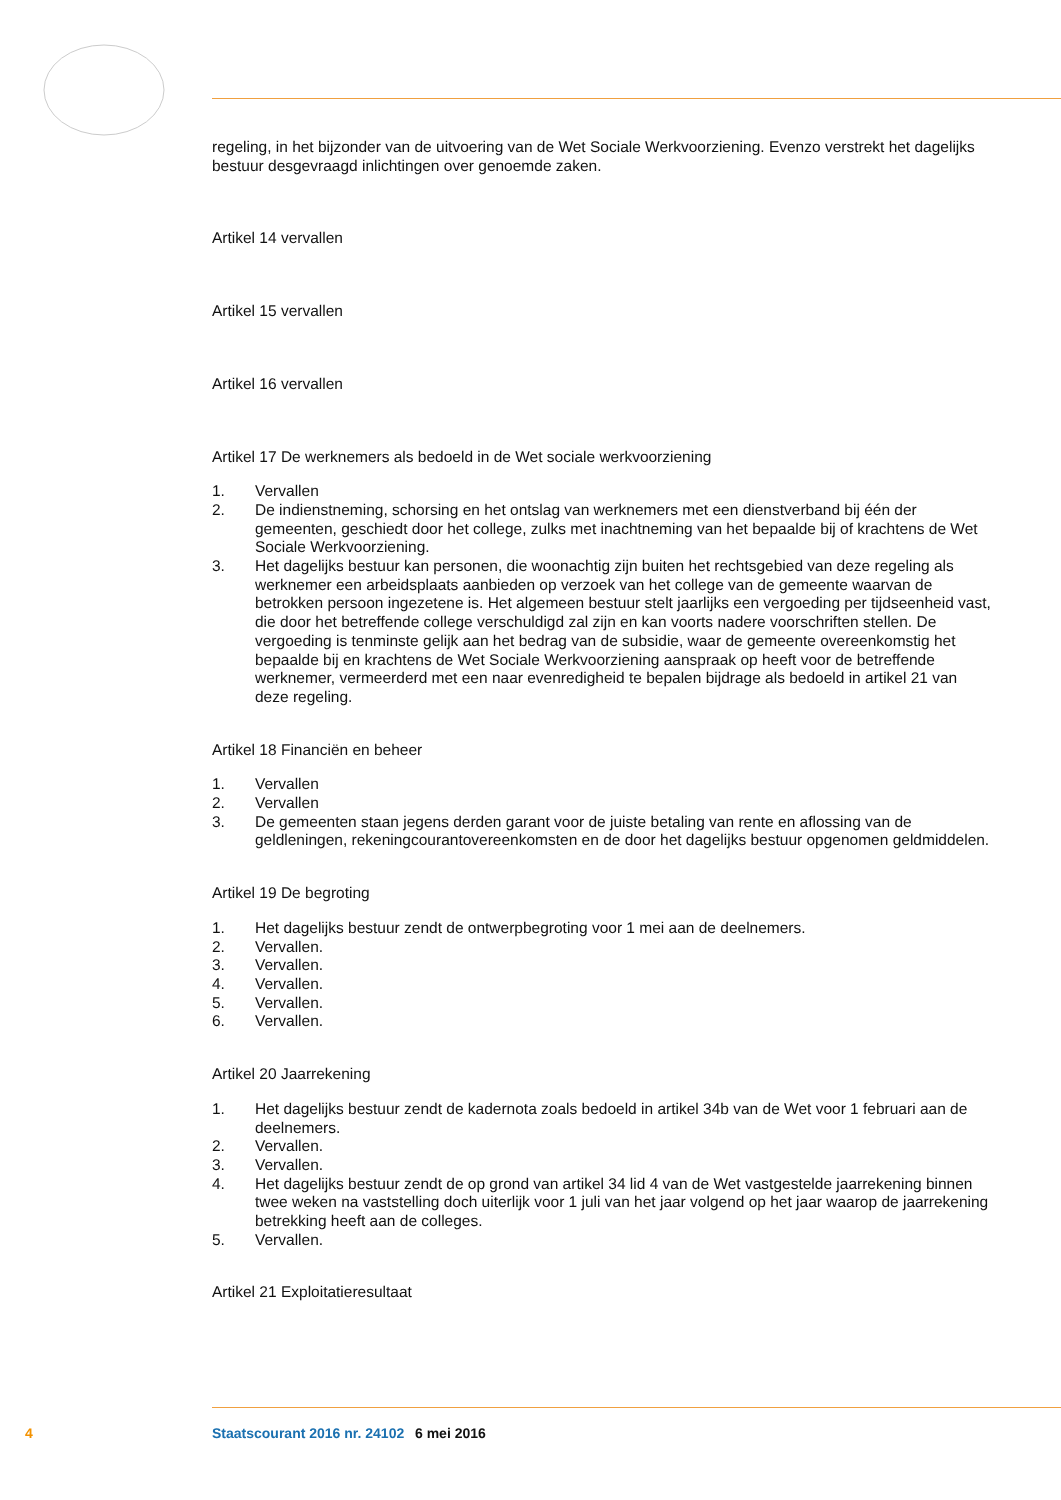regeling, in het bijzonder van de uitvoering van de Wet Sociale Werkvoorziening. Evenzo verstrekt het dagelijks bestuur desgevraagd inlichtingen over genoemde zaken.
Artikel 14 vervallen
Artikel 15 vervallen
Artikel 16 vervallen
Artikel 17 De werknemers als bedoeld in de Wet sociale werkvoorziening
1. Vervallen
2. De indienstneming, schorsing en het ontslag van werknemers met een dienstverband bij één der gemeenten, geschiedt door het college, zulks met inachtneming van het bepaalde bij of krachtens de Wet Sociale Werkvoorziening.
3. Het dagelijks bestuur kan personen, die woonachtig zijn buiten het rechtsgebied van deze regeling als werknemer een arbeidsplaats aanbieden op verzoek van het college van de gemeente waarvan de betrokken persoon ingezetene is. Het algemeen bestuur stelt jaarlijks een vergoeding per tijdseenheid vast, die door het betreffende college verschuldigd zal zijn en kan voorts nadere voorschriften stellen. De vergoeding is tenminste gelijk aan het bedrag van de subsidie, waar de gemeente overeenkomstig het bepaalde bij en krachtens de Wet Sociale Werkvoorziening aanspraak op heeft voor de betreffende werknemer, vermeerderd met een naar evenredigheid te bepalen bijdrage als bedoeld in artikel 21 van deze regeling.
Artikel 18 Financiën en beheer
1. Vervallen
2. Vervallen
3. De gemeenten staan jegens derden garant voor de juiste betaling van rente en aflossing van de geldleningen, rekeningcourantovereenkomsten en de door het dagelijks bestuur opgenomen geldmiddelen.
Artikel 19 De begroting
1. Het dagelijks bestuur zendt de ontwerpbegroting voor 1 mei aan de deelnemers.
2. Vervallen.
3. Vervallen.
4. Vervallen.
5. Vervallen.
6. Vervallen.
Artikel 20 Jaarrekening
1. Het dagelijks bestuur zendt de kadernota zoals bedoeld in artikel 34b van de Wet voor 1 februari aan de deelnemers.
2. Vervallen.
3. Vervallen.
4. Het dagelijks bestuur zendt de op grond van artikel 34 lid 4 van de Wet vastgestelde jaarrekening binnen twee weken na vaststelling doch uiterlijk voor 1 juli van het jaar volgend op het jaar waarop de jaarrekening betrekking heeft aan de colleges.
5. Vervallen.
Artikel 21 Exploitatieresultaat
4 Staatscourant 2016 nr. 24102 6 mei 2016